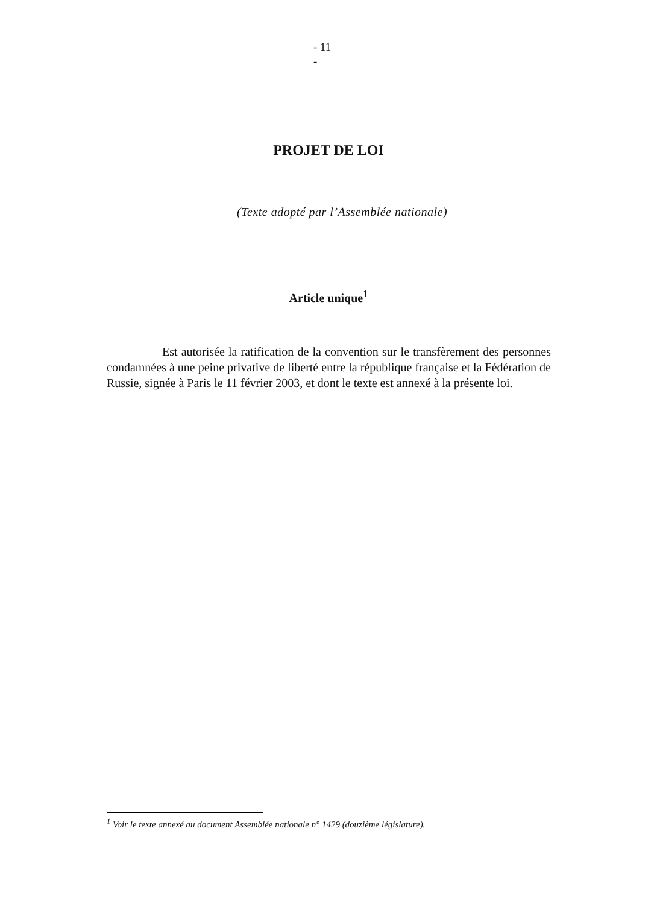- 11
-
PROJET DE LOI
(Texte adopté par l’Assemblée nationale)
Article unique<sup>1</sup>
Est autorisée la ratification de la convention sur le transfèrement des personnes condamnées à une peine privative de liberté entre la république française et la Fédération de Russie, signée à Paris le 11 février 2003, et dont le texte est annexé à la présente loi.
<sup>1</sup> Voir le texte annexé au document Assemblée nationale n° 1429 (douzième législature).